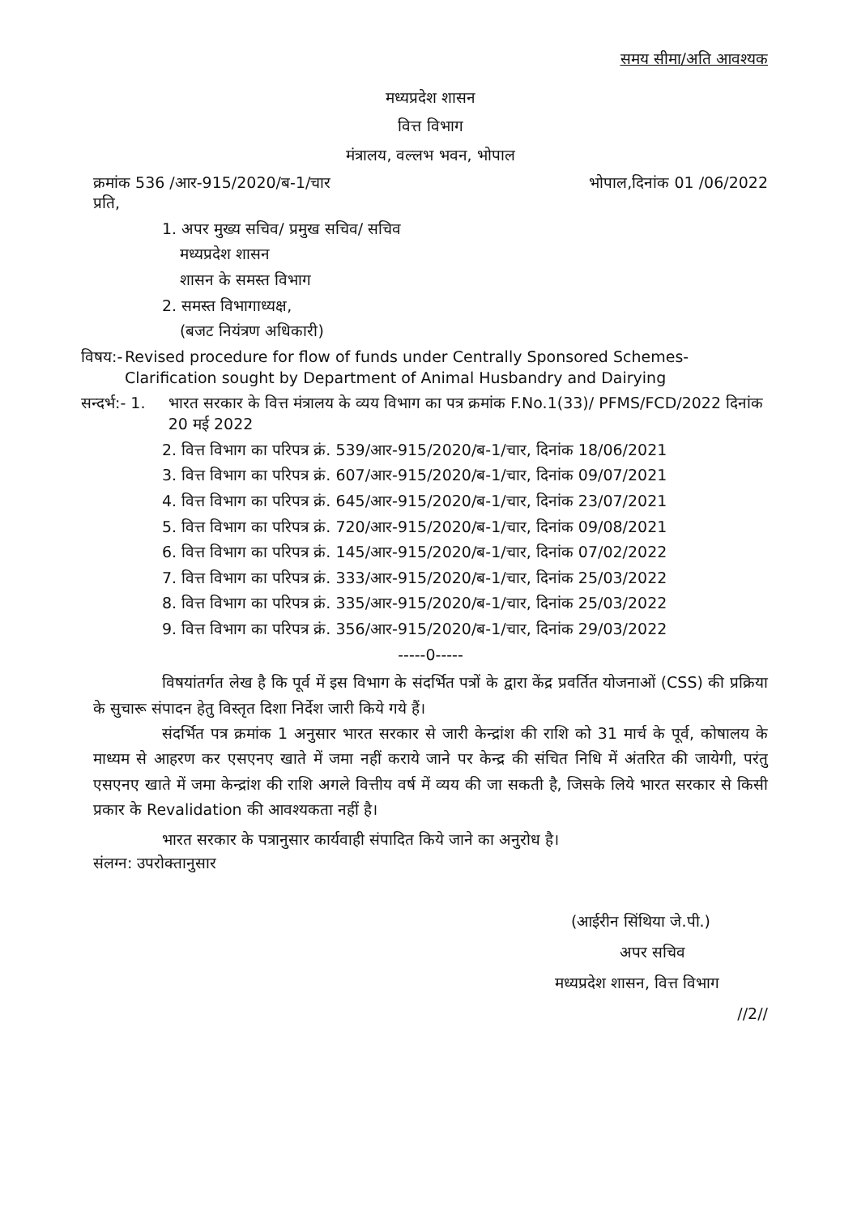समय सीमा/अति आवश्यक
मध्यप्रदेश शासन
वित्त विभाग
मंत्रालय, वल्लभ भवन, भोपाल
क्रमांक 536 /आर-915/2020/ब-1/चार भोपाल,दिनांक 01 /06/2022
प्रति,
1. अपर मुख्य सचिव/ प्रमुख सचिव/ सचिव
मध्यप्रदेश शासन
शासन के समस्त विभाग
2. समस्त विभागाध्यक्ष,
(बजट नियंत्रण अधिकारी)
विषय:- Revised procedure for flow of funds under Centrally Sponsored Schemes- Clarification sought by Department of Animal Husbandry and Dairying
सन्दर्भ:- 1. भारत सरकार के वित्त मंत्रालय के व्यय विभाग का पत्र क्रमांक F.No.1(33)/ PFMS/FCD/2022 दिनांक 20 मई 2022
2. वित्त विभाग का परिपत्र क्रं. 539/आर-915/2020/ब-1/चार, दिनांक 18/06/2021
3. वित्त विभाग का परिपत्र क्रं. 607/आर-915/2020/ब-1/चार, दिनांक 09/07/2021
4. वित्त विभाग का परिपत्र क्रं. 645/आर-915/2020/ब-1/चार, दिनांक 23/07/2021
5. वित्त विभाग का परिपत्र क्रं. 720/आर-915/2020/ब-1/चार, दिनांक 09/08/2021
6. वित्त विभाग का परिपत्र क्रं. 145/आर-915/2020/ब-1/चार, दिनांक 07/02/2022
7. वित्त विभाग का परिपत्र क्रं. 333/आर-915/2020/ब-1/चार, दिनांक 25/03/2022
8. वित्त विभाग का परिपत्र क्रं. 335/आर-915/2020/ब-1/चार, दिनांक 25/03/2022
9. वित्त विभाग का परिपत्र क्रं. 356/आर-915/2020/ब-1/चार, दिनांक 29/03/2022
-----0-----
विषयांतर्गत लेख है कि पूर्व में इस विभाग के संदर्भित पत्रों के द्वारा केंद्र प्रवर्तित योजनाओं (CSS) की प्रक्रिया के सुचारू संपादन हेतु विस्तृत दिशा निर्देश जारी किये गये हैं।
संदर्भित पत्र क्रमांक 1 अनुसार भारत सरकार से जारी केन्द्रांश की राशि को 31 मार्च के पूर्व, कोषालय के माध्यम से आहरण कर एसएनए खाते में जमा नहीं कराये जाने पर केन्द्र की संचित निधि में अंतरित की जायेगी, परंतु एसएनए खाते में जमा केन्द्रांश की राशि अगले वित्तीय वर्ष में व्यय की जा सकती है, जिसके लिये भारत सरकार से किसी प्रकार के Revalidation की आवश्यकता नहीं है।
भारत सरकार के पत्रानुसार कार्यवाही संपादित किये जाने का अनुरोध है।
संलग्न: उपरोक्तानुसार
(आईरीन सिंथिया जे.पी.)
अपर सचिव
मध्यप्रदेश शासन, वित्त विभाग
//2//